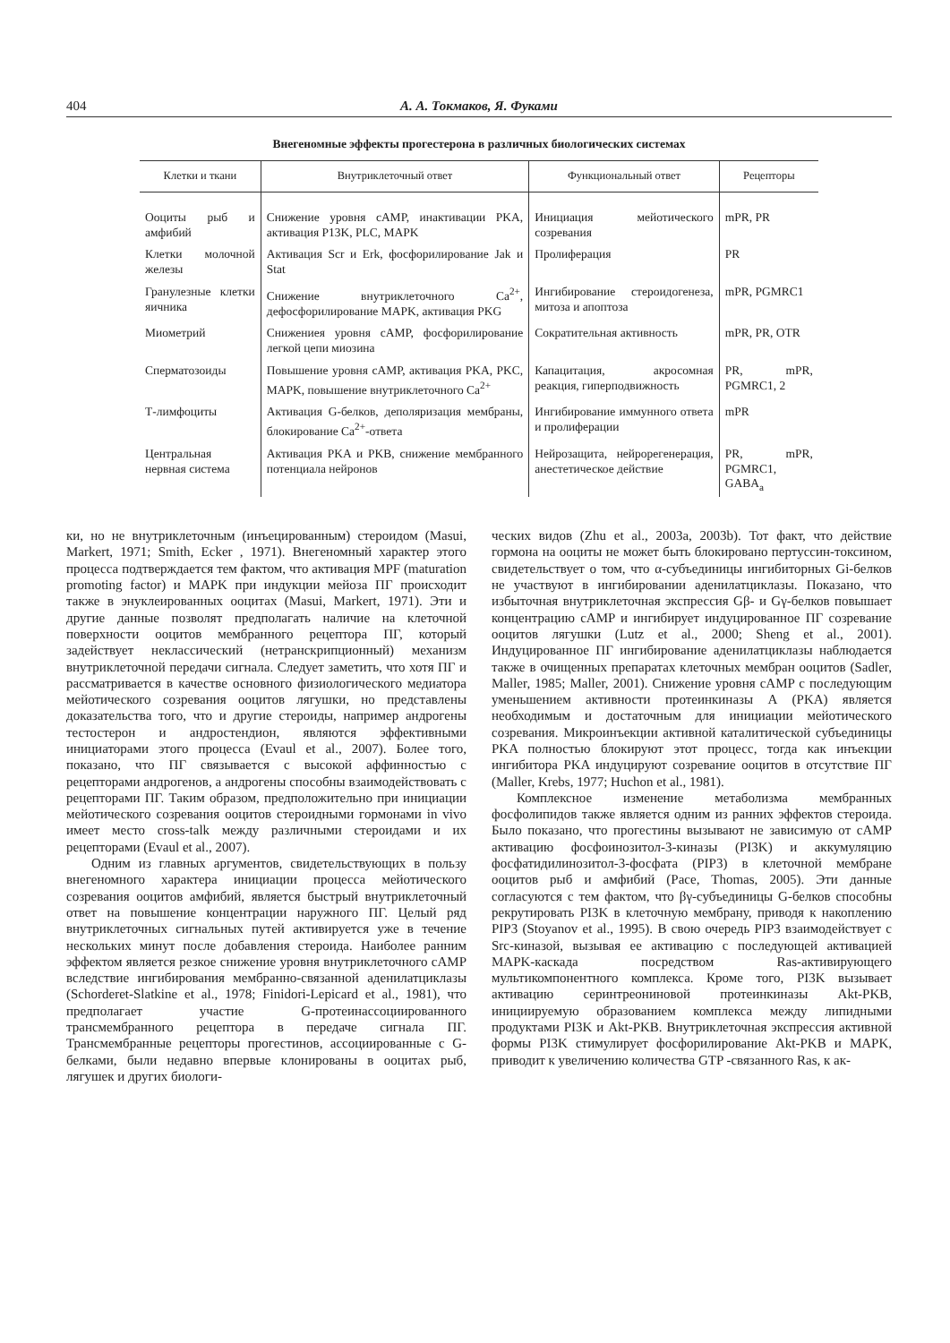404 А. А. Токмаков, Я. Фуками
Внегеномные эффекты прогестерона в различных биологических системах
| Клетки и ткани | Внутриклеточный ответ | Функциональный ответ | Рецепторы |
| --- | --- | --- | --- |
| Ооциты рыб и амфибий | Снижение уровня cAMP, инактивации PKA, активация P13K, PLC, MAPK | Инициация мейотического созревания | mPR, PR |
| Клетки молочной железы | Активация Scr и Erk, фосфорилирование Jak и Stat | Пролиферация | PR |
| Гранулезные клетки яичника | Снижение внутриклеточного Ca<sup>2+</sup>, дефосфорилирование MAPK, активация PKG | Ингибирование стероидогенеза, митоза и апоптоза | mPR, PGMRC1 |
| Миометрий | Снижениея уровня cAMP, фосфорилирование легкой цепи миозина | Сократительная активность | mPR, PR, OTR |
| Сперматозоиды | Повышение уровня cAMP, активация PKA, PKC, MAPK, повышение внутриклеточного Ca<sup>2+</sup> | Капацитация, акросомная реакция, гиперподвижность | PR, mPR, PGMRC1, 2 |
| Т-лимфоциты | Активация G-белков, деполяризация мембраны, блокирование Ca<sup>2+</sup>-ответа | Ингибирование иммунного ответа и пролиферации | mPR |
| Центральная нервная система | Активация PKA и PKB, снижение мембранного потенциала нейронов | Нейрозащита, нейрорегенерация, анестетическое действие | PR, mPR, PGMRC1, GABA<sub>a</sub> |
ки, но не внутриклеточным (инъецированным) стероидом (Masui, Markert, 1971; Smith, Ecker , 1971). Внегеномный характер этого процесса подтверждается тем фактом, что активация MPF (maturation promoting factor) и MAPK при индукции мейоза ПГ происходит также в энуклеированных ооцитах (Masui, Markert, 1971). Эти и другие данные позволят предполагать наличие на клеточной поверхности ооцитов мембранного рецептора ПГ, который задействует неклассический (нетранскрипционный) механизм внутриклеточной передачи сигнала. Следует заметить, что хотя ПГ и рассматривается в качестве основного физиологического медиатора мейотического созревания ооцитов лягушки, но представлены доказательства того, что и другие стероиды, например андрогены тестостерон и андростендион, являются эффективными инициаторами этого процесса (Evaul et al., 2007). Более того, показано, что ПГ связывается с высокой аффинностью с рецепторами андрогенов, а андрогены способны взаимодействовать с рецепторами ПГ. Таким образом, предположительно при инициации мейотического созревания ооцитов стероидными гормонами in vivo имеет место cross-talk между различными стероидами и их рецепторами (Evaul et al., 2007).
Одним из главных аргументов, свидетельствующих в пользу внегеномного характера инициации процесса мейотического созревания ооцитов амфибий, является быстрый внутриклеточный ответ на повышение концентрации наружного ПГ. Целый ряд внутриклеточных сигнальных путей активируется уже в течение нескольких минут после добавления стероида. Наиболее ранним эффектом является резкое снижение уровня внутриклеточного cAMP вследствие ингибирования мембранно-связанной аденилатциклазы (Schorderet-Slatkine et al., 1978; Finidori-Lepicard et al., 1981), что предполагает участие G-протеинассоциированного трансмембранного рецептора в передаче сигнала ПГ. Трансмембранные рецепторы прогестинов, ассоциированные с G-белками, были недавно впервые клонированы в ооцитах рыб, лягушек и других биологи-
ческих видов (Zhu et al., 2003a, 2003b). Тот факт, что действие гормона на ооциты не может быть блокировано пертуссин-токсином, свидетельствует о том, что α-субъединицы ингибиторных Gi-белков не участвуют в ингибировании аденилатциклазы. Показано, что избыточная внутриклеточная экспрессия Gβ- и Gγ-белков повышает концентрацию cAMP и ингибирует индуцированное ПГ созревание ооцитов лягушки (Lutz et al., 2000; Sheng et al., 2001). Индуцированное ПГ ингибирование аденилатциклазы наблюдается также в очищенных препаратах клеточных мембран ооцитов (Sadler, Maller, 1985; Maller, 2001). Снижение уровня cAMP с последующим уменьшением активности протеинкиназы А (PKA) является необходимым и достаточным для инициации мейотического созревания. Микроинъекции активной каталитической субъединицы PKA полностью блокируют этот процесс, тогда как инъекции ингибитора PKA индуцируют созревание ооцитов в отсутствие ПГ (Maller, Krebs, 1977; Huchon et al., 1981).
Комплексное изменение метаболизма мембранных фосфолипидов также является одним из ранних эффектов стероида. Было показано, что прогестины вызывают не зависимую от cAMP активацию фосфоинозитол-3-киназы (PI3K) и аккумуляцию фосфатидилинозитол-3-фосфата (PIP3) в клеточной мембране ооцитов рыб и амфибий (Pace, Thomas, 2005). Эти данные согласуются с тем фактом, что βγ-субъединицы G-белков способны рекрутировать PI3K в клеточную мембрану, приводя к накоплению PIP3 (Stoyanov et al., 1995). В свою очередь PIP3 взаимодействует с Src-киназой, вызывая ее активацию с последующей активацией MAPK-каскада посредством Ras-активирующего мультикомпонентного комплекса. Кроме того, PI3K вызывает активацию серинтреониновой протеинкиназы Akt-PKB, инициируемую образованием комплекса между липидными продуктами PI3K и Akt-PKB. Внутриклеточная экспрессия активной формы PI3K стимулирует фосфорилирование Akt-PKB и MAPK, приводит к увеличению количества GTP -связанного Ras, к ак-